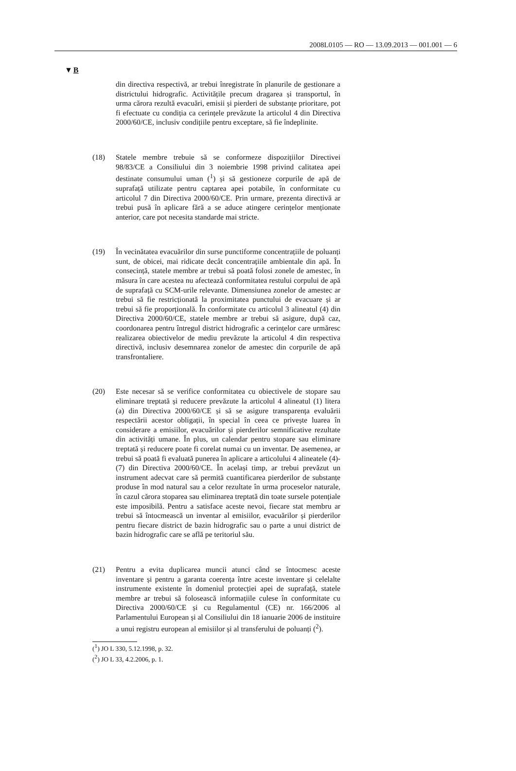2008L0105 — RO — 13.09.2013 — 001.001 — 6
▼B
din directiva respectivă, ar trebui înregistrate în planurile de gestionare a districtului hidrografic. Activitățile precum dragarea și transportul, în urma cărora rezultă evacuări, emisii și pierderi de substanțe prioritare, pot fi efectuate cu condiția ca cerințele prevăzute la articolul 4 din Directiva 2000/60/CE, inclusiv condițiile pentru exceptare, să fie îndeplinite.
(18) Statele membre trebuie să se conformeze dispozițiilor Directivei 98/83/CE a Consiliului din 3 noiembrie 1998 privind calitatea apei destinate consumului uman (<sup>1</sup>) și să gestioneze corpurile de apă de suprafață utilizate pentru captarea apei potabile, în conformitate cu articolul 7 din Directiva 2000/60/CE. Prin urmare, prezenta directivă ar trebui pusă în aplicare fără a se aduce atingere cerințelor menționate anterior, care pot necesita standarde mai stricte.
(19) În vecinătatea evacuărilor din surse punctiforme concentrațiile de poluanți sunt, de obicei, mai ridicate decât concentrațiile ambientale din apă. În consecință, statele membre ar trebui să poată folosi zonele de amestec, în măsura în care acestea nu afectează conformitatea restului corpului de apă de suprafață cu SCM-urile relevante. Dimensiunea zonelor de amestec ar trebui să fie restricționată la proximitatea punctului de evacuare și ar trebui să fie proporțională. În conformitate cu articolul 3 alineatul (4) din Directiva 2000/60/CE, statele membre ar trebui să asigure, după caz, coordonarea pentru întregul district hidrografic a cerințelor care urmăresc realizarea obiectivelor de mediu prevăzute la articolul 4 din respectiva directivă, inclusiv desemnarea zonelor de amestec din corpurile de apă transfrontaliere.
(20) Este necesar să se verifice conformitatea cu obiectivele de stopare sau eliminare treptată și reducere prevăzute la articolul 4 alineatul (1) litera (a) din Directiva 2000/60/CE și să se asigure transparența evaluării respectării acestor obligații, în special în ceea ce privește luarea în considerare a emisiilor, evacuărilor și pierderilor semnificative rezultate din activități umane. În plus, un calendar pentru stopare sau eliminare treptată și reducere poate fi corelat numai cu un inventar. De asemenea, ar trebui să poată fi evaluată punerea în aplicare a articolului 4 alineatele (4)-(7) din Directiva 2000/60/CE. În același timp, ar trebui prevăzut un instrument adecvat care să permită cuantificarea pierderilor de substanțe produse în mod natural sau a celor rezultate în urma proceselor naturale, în cazul cărora stoparea sau eliminarea treptată din toate sursele potențiale este imposibilă. Pentru a satisface aceste nevoi, fiecare stat membru ar trebui să întocmească un inventar al emisiilor, evacuărilor și pierderilor pentru fiecare district de bazin hidrografic sau o parte a unui district de bazin hidrografic care se află pe teritoriul său.
(21) Pentru a evita duplicarea muncii atunci când se întocmesc aceste inventare și pentru a garanta coerența între aceste inventare și celelalte instrumente existente în domeniul protecției apei de suprafață, statele membre ar trebui să folosească informațiile culese în conformitate cu Directiva 2000/60/CE și cu Regulamentul (CE) nr. 166/2006 al Parlamentului European și al Consiliului din 18 ianuarie 2006 de instituire a unui registru european al emisiilor și al transferului de poluanți (<sup>2</sup>).
(<sup>1</sup>) JO L 330, 5.12.1998, p. 32.
(<sup>2</sup>) JO L 33, 4.2.2006, p. 1.